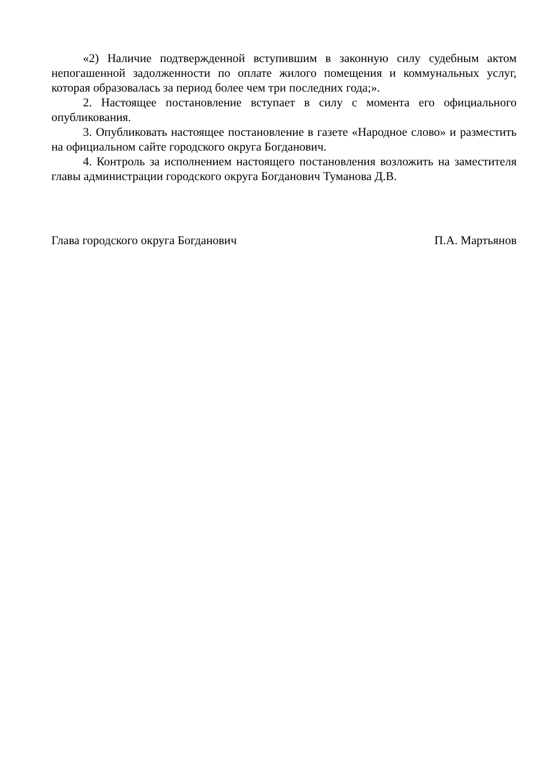«2) Наличие подтвержденной вступившим в законную силу судебным актом непогашенной задолженности по оплате жилого помещения и коммунальных услуг, которая образовалась за период более чем три последних года;».
2. Настоящее постановление вступает в силу с момента его официального опубликования.
3. Опубликовать настоящее постановление в газете «Народное слово» и разместить на официальном сайте городского округа Богданович.
4. Контроль за исполнением настоящего постановления возложить на заместителя главы администрации городского округа Богданович Туманова Д.В.
Глава городского округа Богданович П.А. Мартьянов